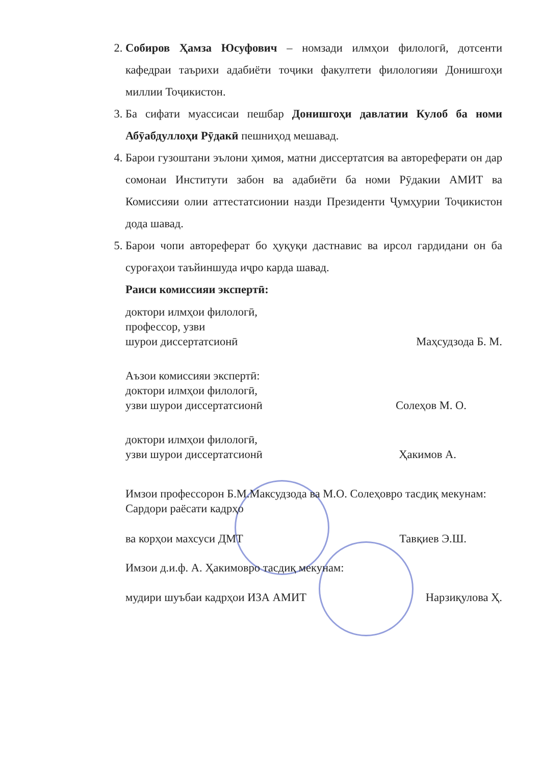2. Собиров Ҳамза Юсуфович – номзади илмҳои филологӣ, дотсенти кафедраи таърихи адабиёти тоҷики факултети филологияи Донишгоҳи миллии Тоҷикистон.
3. Ба сифати муассисаи пешбар Донишгоҳи давлатии Кулоб ба номи Абӯабдуллоҳи Рӯдакӣ пешниҳод мешавад.
4. Барои гузоштани эълони ҳимоя, матни диссертатсия ва автореферати он дар сомонаи Институти забон ва адабиёти ба номи Рӯдакии АМИТ ва Комиссияи олии аттестатсионии назди Президенти Ҷумҳурии Тоҷикистон дода шавад.
5. Барои чопи автореферат бо ҳуқуқи дастнавис ва ирсол гардидани он ба суроғаҳои таъйиншуда иҷро карда шавад.
Раиси комиссияи экспертӣ:
доктори илмҳои филологӣ,
профессор, узви
шурои диссертатсионӣ Маҳсудзода Б. М.
Аъзои комиссияи экспертӣ:
доктори илмҳои филологӣ,
узви шурои диссертатсионӣ Солеҳов М. О.
доктори илмҳои филологӣ,
узви шурои диссертатсионӣ Ҳакимов А.
Имзои профессорон Б.М.Максудзода ва М.О. Солеҳовро тасдиқ мекунам:
Сардори раёсати кадрҳо
ва корҳои махсуси ДМТ Тавқиев Э.Ш.
Имзои д.и.ф. А. Ҳакимовро тасдиқ мекунам:
мудири шуъбаи кадрҳои ИЗА АМИТ Нарзиқулова Ҳ.